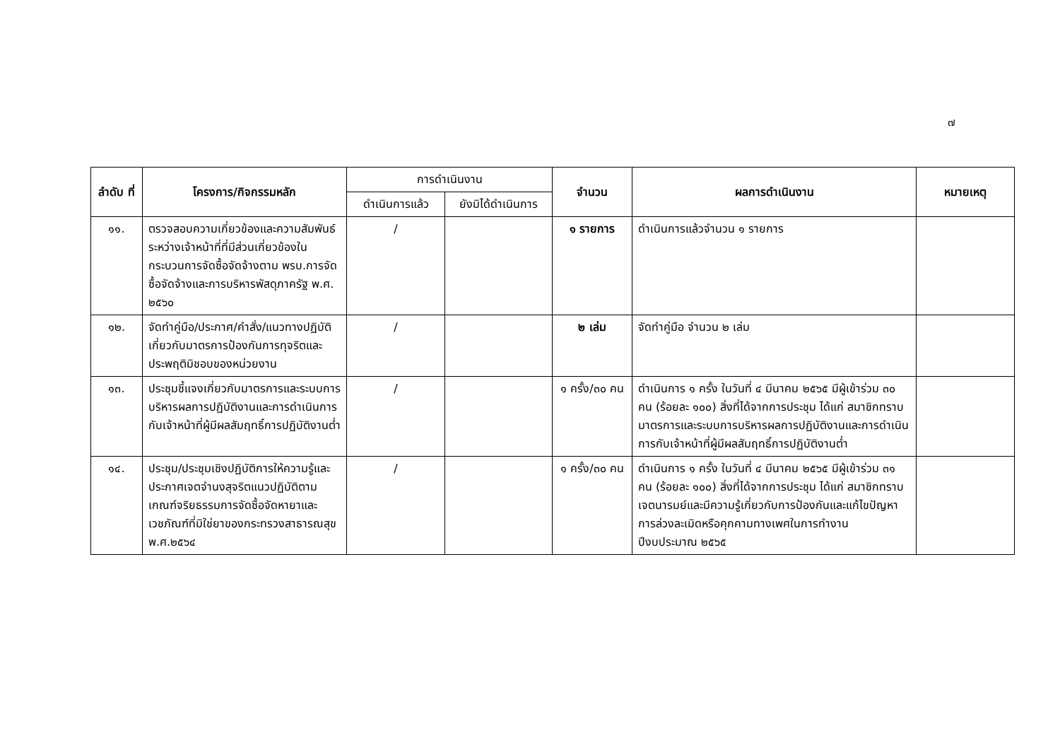๗
| ลำดับ ที่ | โครงการ/กิจกรรมหลัก | การดำเนินงาน | | จำนวน | ผลการดำเนินงาน | หมายเหตุ |
| --- | --- | --- | --- | --- | --- | --- |
| | | ดำเนินการแล้ว | ยังมิได้ดำเนินการ | | | |
| ๑๑. | ตรวจสอบความเกี่ยวข้องและความสัมพันธ์ระหว่างเจ้าหน้าที่ที่มีส่วนเกี่ยวข้องในกระบวนการจัดซื้อจัดจ้างตาม พรบ.การจัดซื้อจัดจ้างและการบริหารพัสดุภาครัฐ พ.ศ. ๒๕๖๐ | / | | ๑ รายการ | ดำเนินการแล้วจำนวน ๑ รายการ | |
| ๑๒. | จัดทำคู่มือ/ประกาศ/คำสั่ง/แนวทางปฏิบัติเกี่ยวกับมาตรการป้องกันการทุจริตและประพฤติมิชอบของหน่วยงาน | / | | ๒ เล่ม | จัดทำคู่มือ จำนวน ๒ เล่ม | |
| ๑๓. | ประชุมชี้แจงเกี่ยวกับมาตรการและระบบการบริหารผลการปฏิบัติงานและการดำเนินการกับเจ้าหน้าที่ผู้มีผลสัมฤทธิ์การปฏิบัติงานต่ำ | / | | ๑ ครั้ง/๓๐ คน | ดำเนินการ ๑ ครั้ง ในวันที่ ๔ มีนาคม ๒๕๖๕ มีผู้เข้าร่วม ๓๐ คน (ร้อยละ ๑๐๐) สิ่งที่ได้จากการประชุม ได้แก่ สมาชิกทราบมาตรการและระบบการบริหารผลการปฏิบัติงานและการดำเนินการกับเจ้าหน้าที่ผู้มีผลสัมฤทธิ์การปฏิบัติงานต่ำ | |
| ๑๔. | ประชุม/ประชุมเชิงปฏิบัติการให้ความรู้และประกาศเจตจำนงสุจริตแนวปฏิบัติตามเกณฑ์จริยธรรมการจัดซื้อจัดหายาและเวชภัณฑ์ที่มิใช่ยาของกระทรวงสาธารณสุข พ.ศ.๒๕๖๔ | / | | ๑ ครั้ง/๓๐ คน | ดำเนินการ ๑ ครั้ง ในวันที่ ๔ มีนาคม ๒๕๖๕ มีผู้เข้าร่วม ๓๑ คน (ร้อยละ ๑๐๐) สิ่งที่ได้จากการประชุม ได้แก่ สมาชิกทราบเจตนารมย์และมีความรู้เกี่ยวกับการป้องกันและแก้ไขปัญหาการล่วงละเมิดหรือคุกคามทางเพศในการทำงาน ปีงบประมาณ ๒๕๖๕ | |